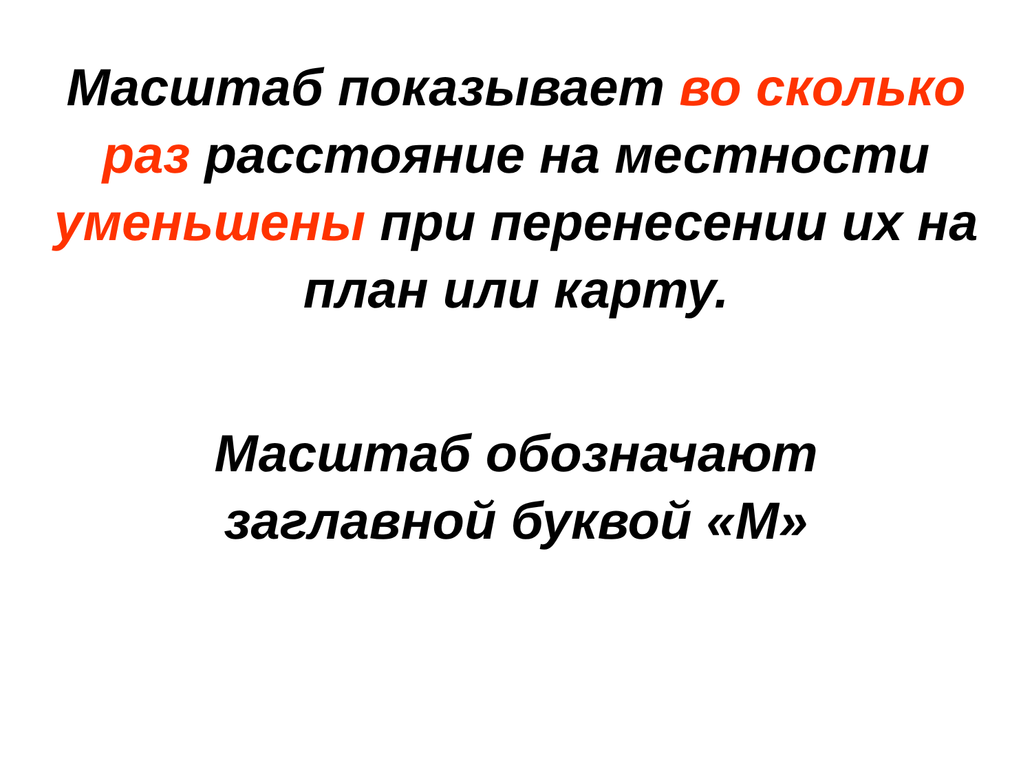Масштаб показывает во сколько раз расстояние на местности уменьшены при перенесении их на план или карту.
Масштаб обозначают заглавной буквой «М»